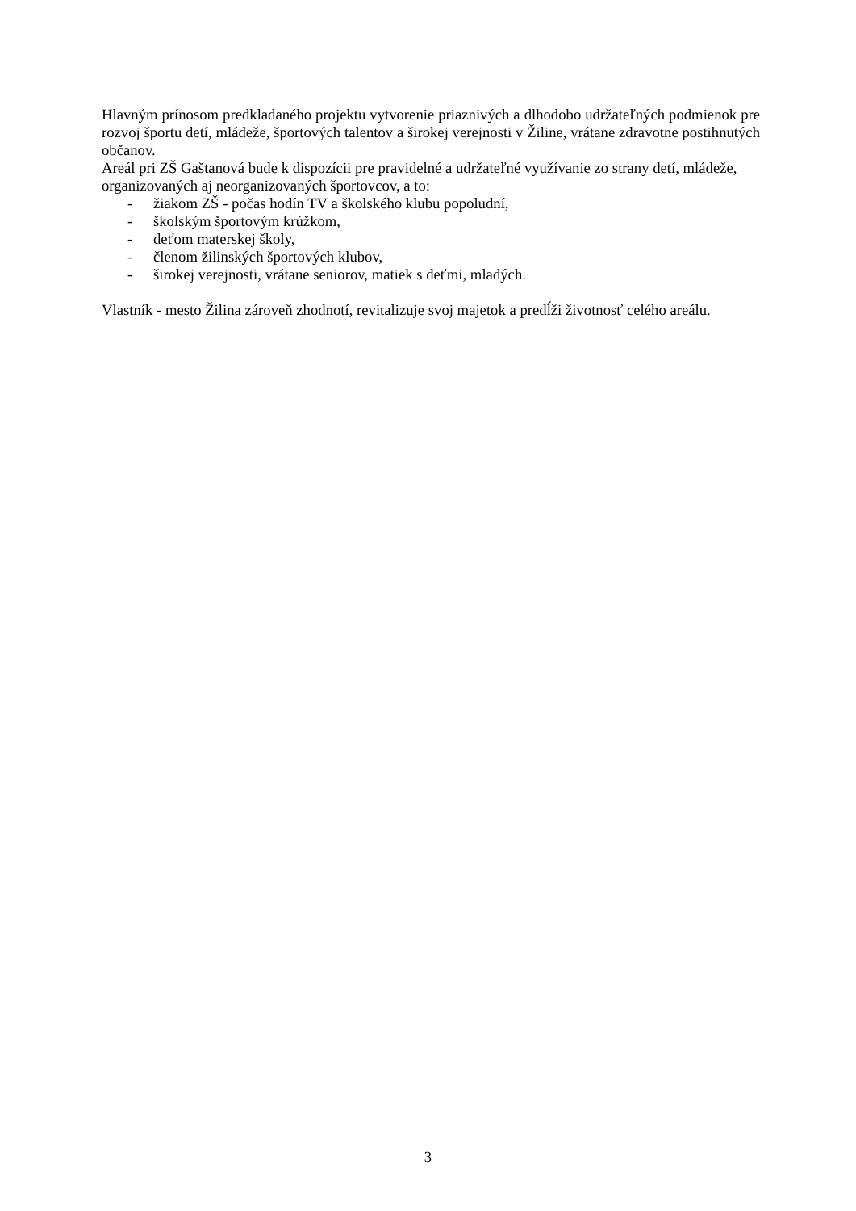Hlavným prínosom predkladaného projektu vytvorenie priaznivých a dlhodobo udržateľných podmienok pre rozvoj športu detí, mládeže, športových talentov a širokej verejnosti v Žiline, vrátane zdravotne postihnutých občanov.
Areál pri ZŠ Gaštanová bude k dispozícii pre pravidelné a udržateľné využívanie zo strany detí, mládeže, organizovaných aj neorganizovaných športovcov, a to:
- žiakom ZŠ - počas hodín TV a školského klubu popoludní,
- školským športovým krúžkom,
- deťom materskej školy,
- členom žilinských športových klubov,
- širokej verejnosti, vrátane seniorov, matiek s deťmi, mladých.
Vlastník - mesto Žilina zároveň zhodnotí, revitalizuje svoj majetok a predĺži životnosť celého areálu.
3